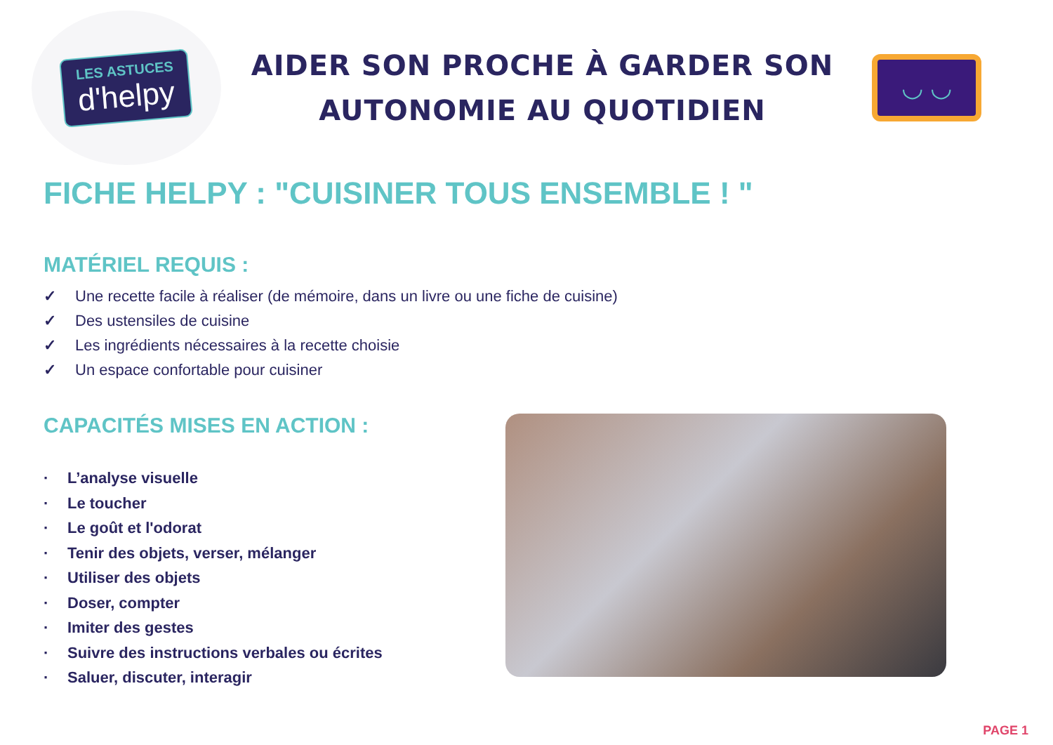LES ASTUCES
d'helpy
AIDER SON PROCHE À GARDER SON
AUTONOMIE AU QUOTIDIEN
◡ ◡
FICHE HELPY : "CUISINER TOUS ENSEMBLE ! "
MATÉRIEL REQUIS :
✓ Une recette facile à réaliser (de mémoire, dans un livre ou une fiche de cuisine)
✓ Des ustensiles de cuisine
✓ Les ingrédients nécessaires à la recette choisie
✓ Un espace confortable pour cuisiner
CAPACITÉS MISES EN ACTION :
· L’analyse visuelle
· Le toucher
· Le goût et l'odorat
· Tenir des objets, verser, mélanger
· Utiliser des objets
· Doser, compter
· Imiter des gestes
· Suivre des instructions verbales ou écrites
· Saluer, discuter, interagir
PAGE 1